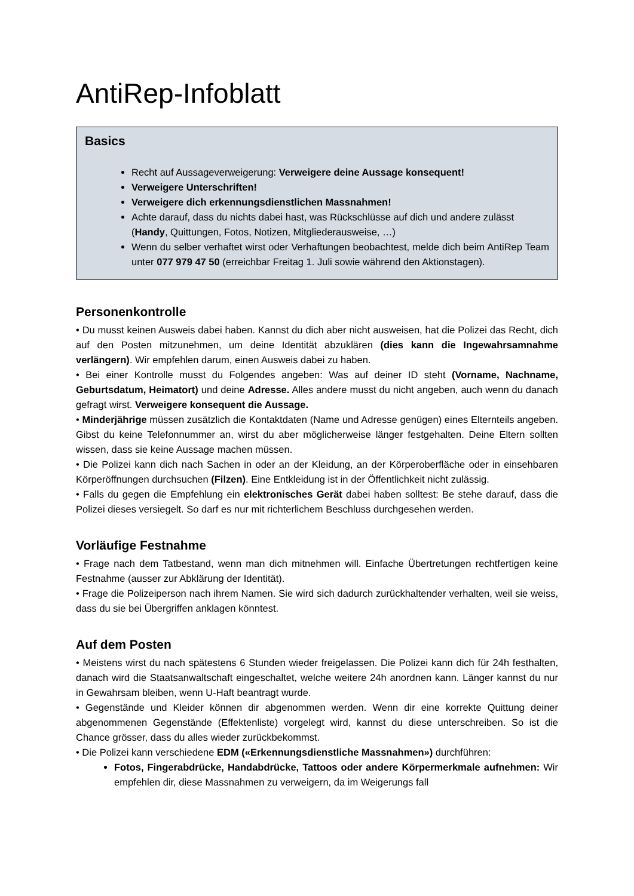AntiRep-Infoblatt
Basics
Recht auf Aussageverweigerung: Verweigere deine Aussage konsequent!
Verweigere Unterschriften!
Verweigere dich erkennungsdienstlichen Massnahmen!
Achte darauf, dass du nichts dabei hast, was Rückschlüsse auf dich und andere zulässt (Handy, Quittungen, Fotos, Notizen, Mitgliederausweise, …)
Wenn du selber verhaftet wirst oder Verhaftungen beobachtest, melde dich beim AntiRep Team unter 077 979 47 50 (erreichbar Freitag 1. Juli sowie während den Aktionstagen).
Personenkontrolle
• Du musst keinen Ausweis dabei haben. Kannst du dich aber nicht ausweisen, hat die Polizei das Recht, dich auf den Posten mitzunehmen, um deine Identität abzuklären (dies kann die Ingewahrsamnahme verlängern). Wir empfehlen darum, einen Ausweis dabei zu haben.
• Bei einer Kontrolle musst du Folgendes angeben: Was auf deiner ID steht (Vorname, Nachname, Geburtsdatum, Heimatort) und deine Adresse. Alles andere musst du nicht angeben, auch wenn du danach gefragt wirst. Verweigere konsequent die Aussage.
• Minderjährige müssen zusätzlich die Kontaktdaten (Name und Adresse genügen) eines Elternteils angeben. Gibst du keine Telefonnummer an, wirst du aber möglicherweise länger festgehalten. Deine Eltern sollten wissen, dass sie keine Aussage machen müssen.
• Die Polizei kann dich nach Sachen in oder an der Kleidung, an der Körperoberfläche oder in einsehbaren Körperöffnungen durchsuchen (Filzen). Eine Entkleidung ist in der Öffentlichkeit nicht zulässig.
• Falls du gegen die Empfehlung ein elektronisches Gerät dabei haben solltest: Be stehe darauf, dass die Polizei dieses versiegelt. So darf es nur mit richterlichem Beschluss durchgesehen werden.
Vorläufige Festnahme
• Frage nach dem Tatbestand, wenn man dich mitnehmen will. Einfache Übertretungen rechtfertigen keine Festnahme (ausser zur Abklärung der Identität).
• Frage die Polizeiperson nach ihrem Namen. Sie wird sich dadurch zurückhaltender verhalten, weil sie weiss, dass du sie bei Übergriffen anklagen könntest.
Auf dem Posten
• Meistens wirst du nach spätestens 6 Stunden wieder freigelassen. Die Polizei kann dich für 24h festhalten, danach wird die Staatsanwaltschaft eingeschaltet, welche weitere 24h anordnen kann. Länger kannst du nur in Gewahrsam bleiben, wenn U-Haft beantragt wurde.
• Gegenstände und Kleider können dir abgenommen werden. Wenn dir eine korrekte Quittung deiner abgenommenen Gegenstände (Effektenliste) vorgelegt wird, kannst du diese unterschreiben. So ist die Chance grösser, dass du alles wieder zurückbekommst.
• Die Polizei kann verschiedene EDM («Erkennungsdienstliche Massnahmen») durchführen:
Fotos, Fingerabdrücke, Handabdrücke, Tattoos oder andere Körpermerkmale aufnehmen: Wir empfehlen dir, diese Massnahmen zu verweigern, da im Weigerungs fall